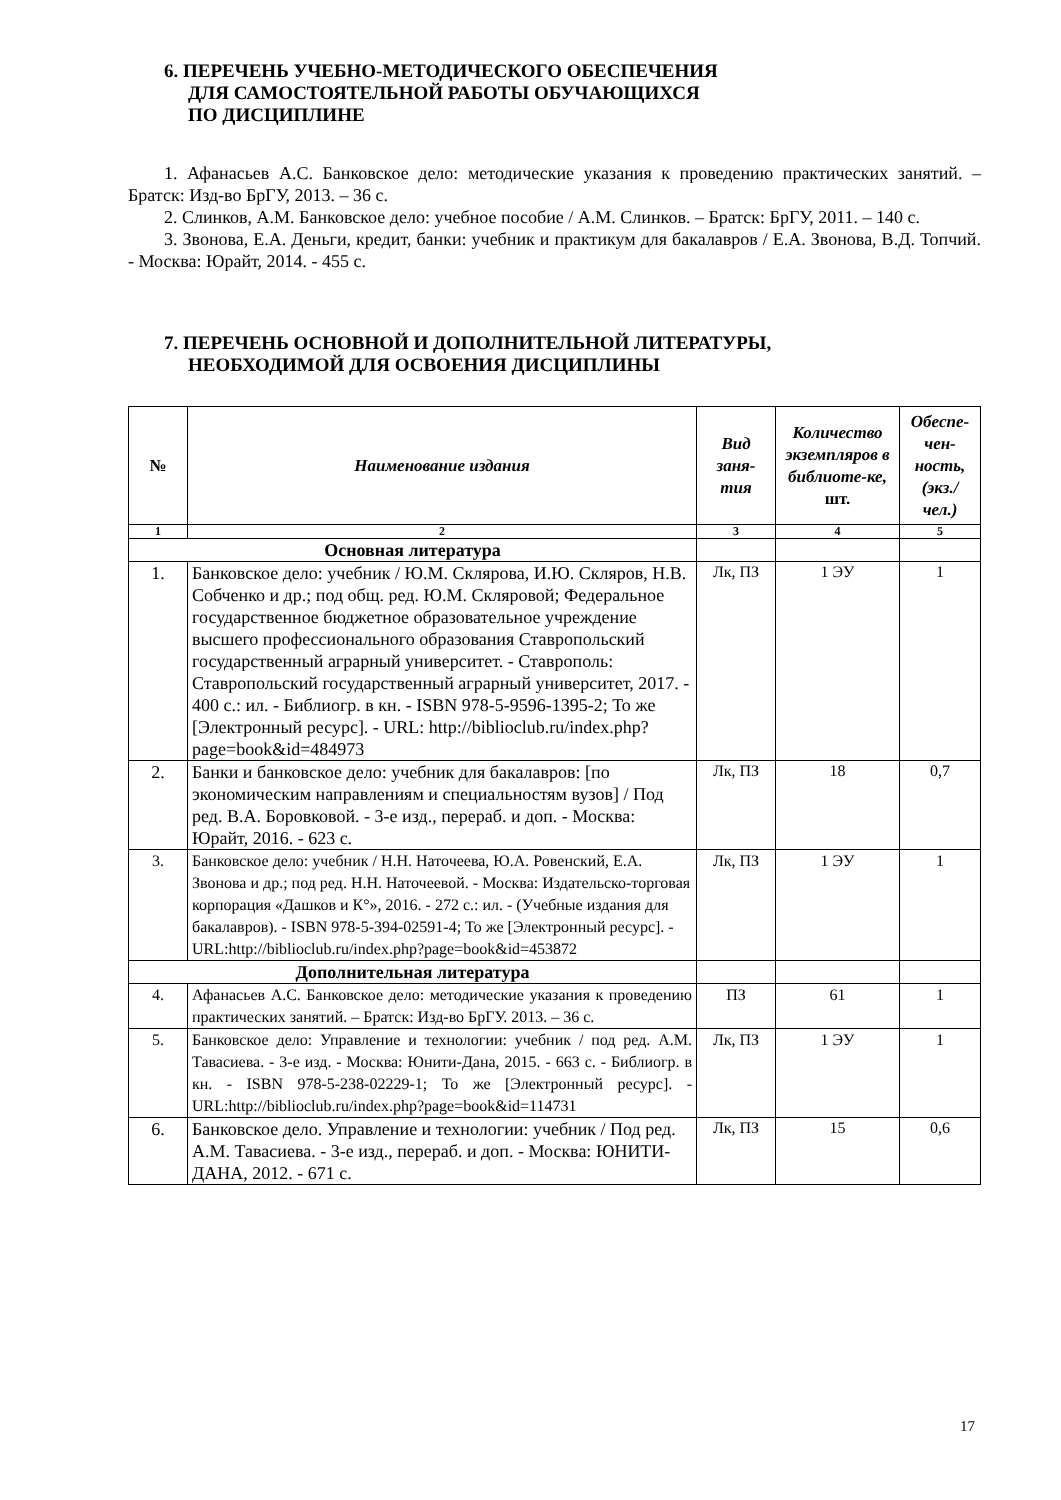6. ПЕРЕЧЕНЬ УЧЕБНО-МЕТОДИЧЕСКОГО ОБЕСПЕЧЕНИЯ
ДЛЯ САМОСТОЯТЕЛЬНОЙ РАБОТЫ ОБУЧАЮЩИХСЯ
ПО ДИСЦИПЛИНЕ
1. Афанасьев А.С. Банковское дело: методические указания к проведению практических занятий. – Братск: Изд-во БрГУ, 2013. – 36 с.
2. Слинков, А.М. Банковское дело: учебное пособие / А.М. Слинков. – Братск: БрГУ, 2011. – 140 с.
3. Звонова, Е.А. Деньги, кредит, банки: учебник и практикум для бакалавров / Е.А. Звонова, В.Д. Топчий. - Москва: Юрайт, 2014. - 455 с.
7. ПЕРЕЧЕНЬ ОСНОВНОЙ И ДОПОЛНИТЕЛЬНОЙ ЛИТЕРАТУРЫ,
НЕОБХОДИМОЙ ДЛЯ ОСВОЕНИЯ ДИСЦИПЛИНЫ
| № | Наименование издания | Вид заня-тия | Количество экземпляров в библиоте-ке, шт. | Обеспе-чен-ность, (экз./ чел.) |
| --- | --- | --- | --- | --- |
| 1 | 2 | 3 | 4 | 5 |
| Основная литература | | | | |
| 1. | Банковское дело: учебник / Ю.М. Склярова, И.Ю. Скляров, Н.В. Собченко и др.; под общ. ред. Ю.М. Скляровой; Федеральное государственное бюджетное образовательное учреждение высшего профессионального образования Ставропольский государственный аграрный университет. - Ставрополь: Ставропольский государственный аграрный университет, 2017. - 400 с.: ил. - Библиогр. в кн. - ISBN 978-5-9596-1395-2; То же [Электронный ресурс]. - URL: http://biblioclub.ru/index.php?page=book&id=484973 | Лк, ПЗ | 1 ЭУ | 1 |
| 2. | Банки и банковское дело: учебник для бакалавров: [по экономическим направлениям и специальностям вузов] / Под ред. В.А. Боровковой. - 3-е изд., перераб. и доп. - Москва: Юрайт, 2016. - 623 с. | Лк, ПЗ | 18 | 0,7 |
| 3. | Банковское дело: учебник / Н.Н. Наточеева, Ю.А. Ровенский, Е.А. Звонова и др.; под ред. Н.Н. Наточеевой. - Москва: Издательско-торговая корпорация «Дашков и К°», 2016. - 272 с.: ил. - (Учебные издания для бакалавров). - ISBN 978-5-394-02591-4; То же [Электронный ресурс]. - URL:http://biblioclub.ru/index.php?page=book&id=453872 | Лк, ПЗ | 1 ЭУ | 1 |
| Дополнительная литература | | | | |
| 4. | Афанасьев А.С. Банковское дело: методические указания к проведению практических занятий. – Братск: Изд-во БрГУ. 2013. – 36 с. | ПЗ | 61 | 1 |
| 5. | Банковское дело: Управление и технологии: учебник / под ред. А.М. Тавасиева. - 3-е изд. - Москва: Юнити-Дана, 2015. - 663 с. - Библиогр. в кн. - ISBN 978-5-238-02229-1; То же [Электронный ресурс]. - URL:http://biblioclub.ru/index.php?page=book&id=114731 | Лк, ПЗ | 1 ЭУ | 1 |
| 6. | Банковское дело. Управление и технологии: учебник / Под ред. А.М. Тавасиева. - 3-е изд., перераб. и доп. - Москва: ЮНИТИ-ДАНА, 2012. - 671 с. | Лк, ПЗ | 15 | 0,6 |
17